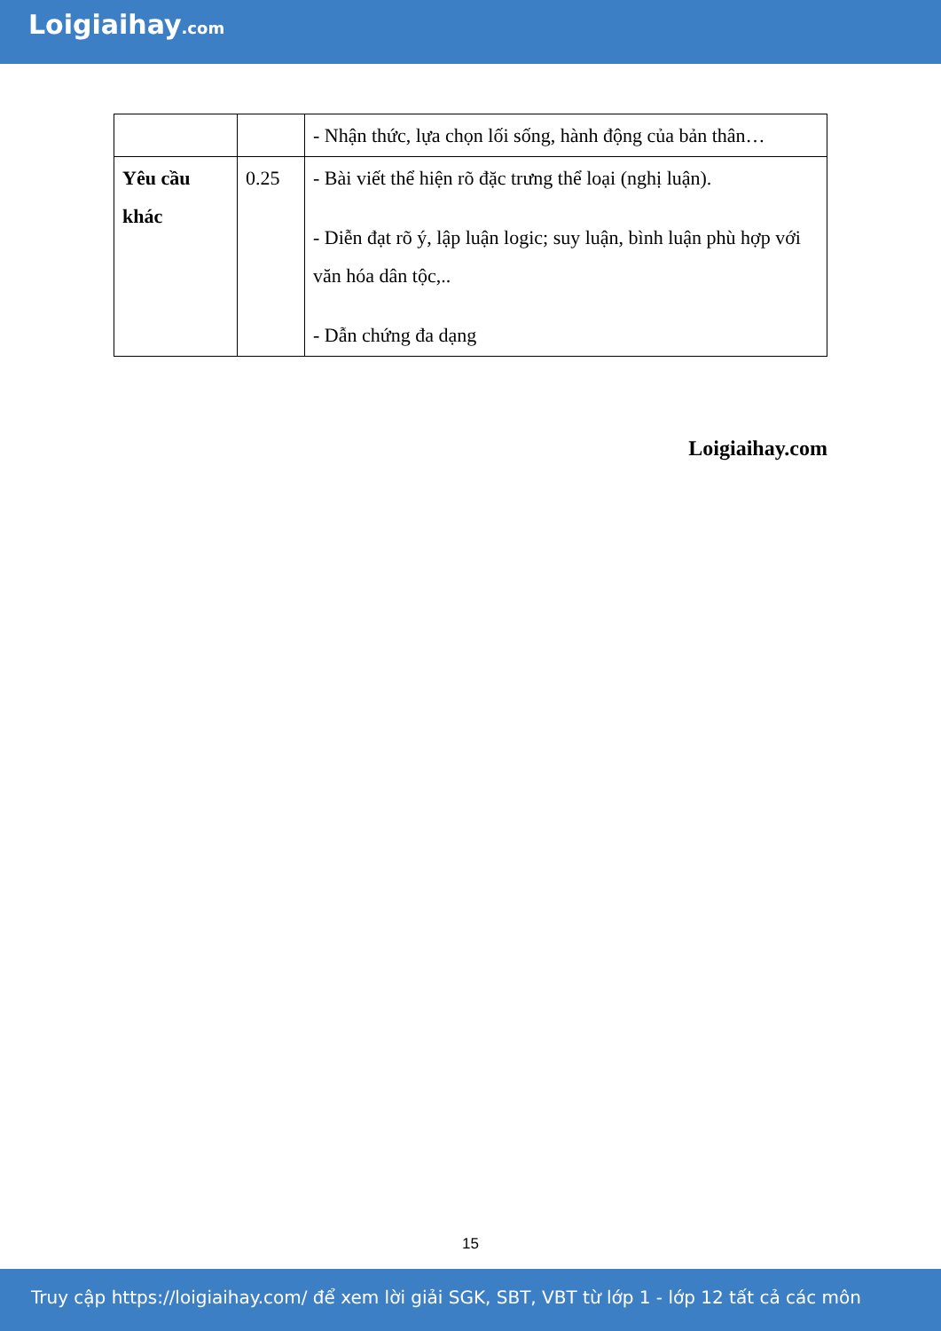Loigiaihay.com
| | | - Nhận thức, lựa chọn lối sống, hành động của bản thân… |
| Yêu cầu khác | 0.25 | - Bài viết thể hiện rõ đặc trưng thể loại (nghị luận). - Diễn đạt rõ ý, lập luận logic; suy luận, bình luận phù hợp với văn hóa dân tộc,.. - Dẫn chứng đa dạng |
Loigiaihay.com
15
Truy cập https://loigiaihay.com/ để xem lời giải SGK, SBT, VBT từ lớp 1 - lớp 12 tất cả các môn